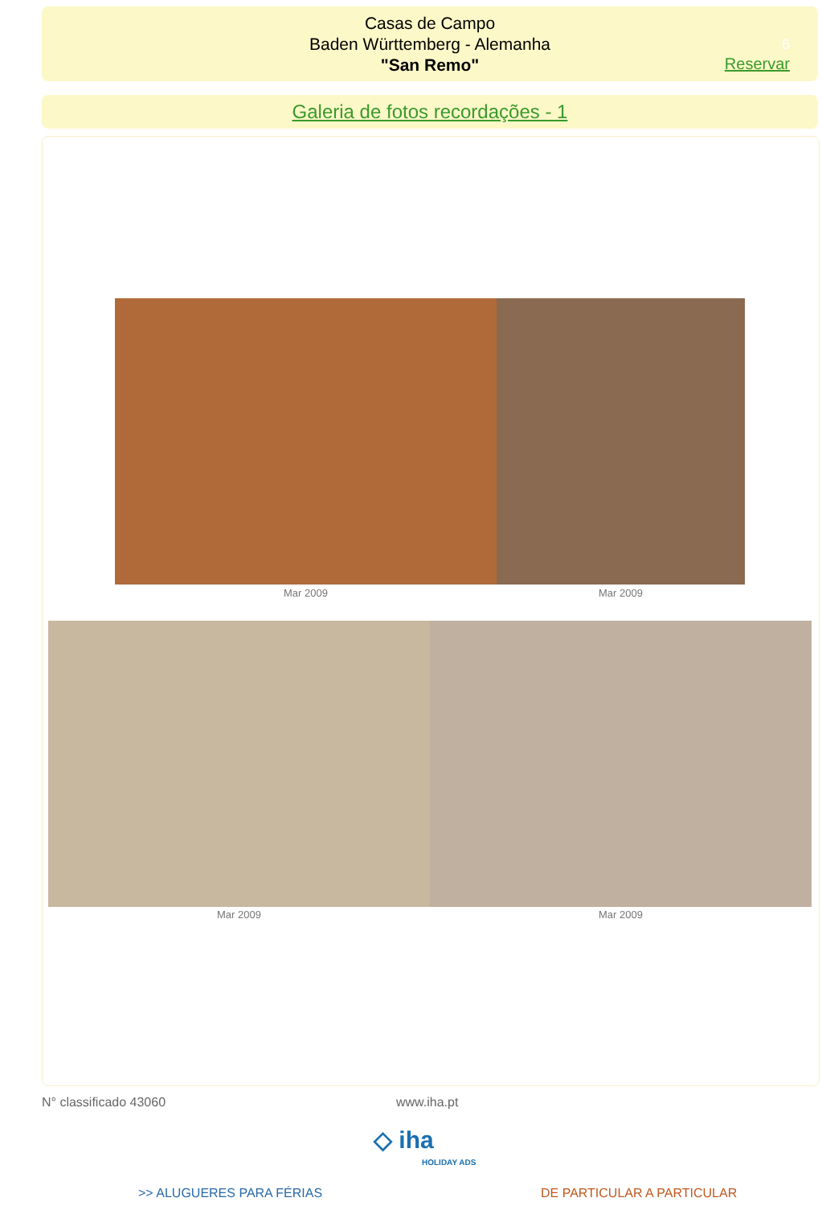Casas de Campo
Baden Württemberg - Alemanha
"San Remo"
6
Reservar
Galeria de fotos recordações - 1
Mar 2009 Mar 2009
Mar 2009 Mar 2009
N° classificado 43060 www.iha.pt
◇ iha
HOLIDAY ADS
>> ALUGUERES PARA FÉRIAS DE PARTICULAR A PARTICULAR